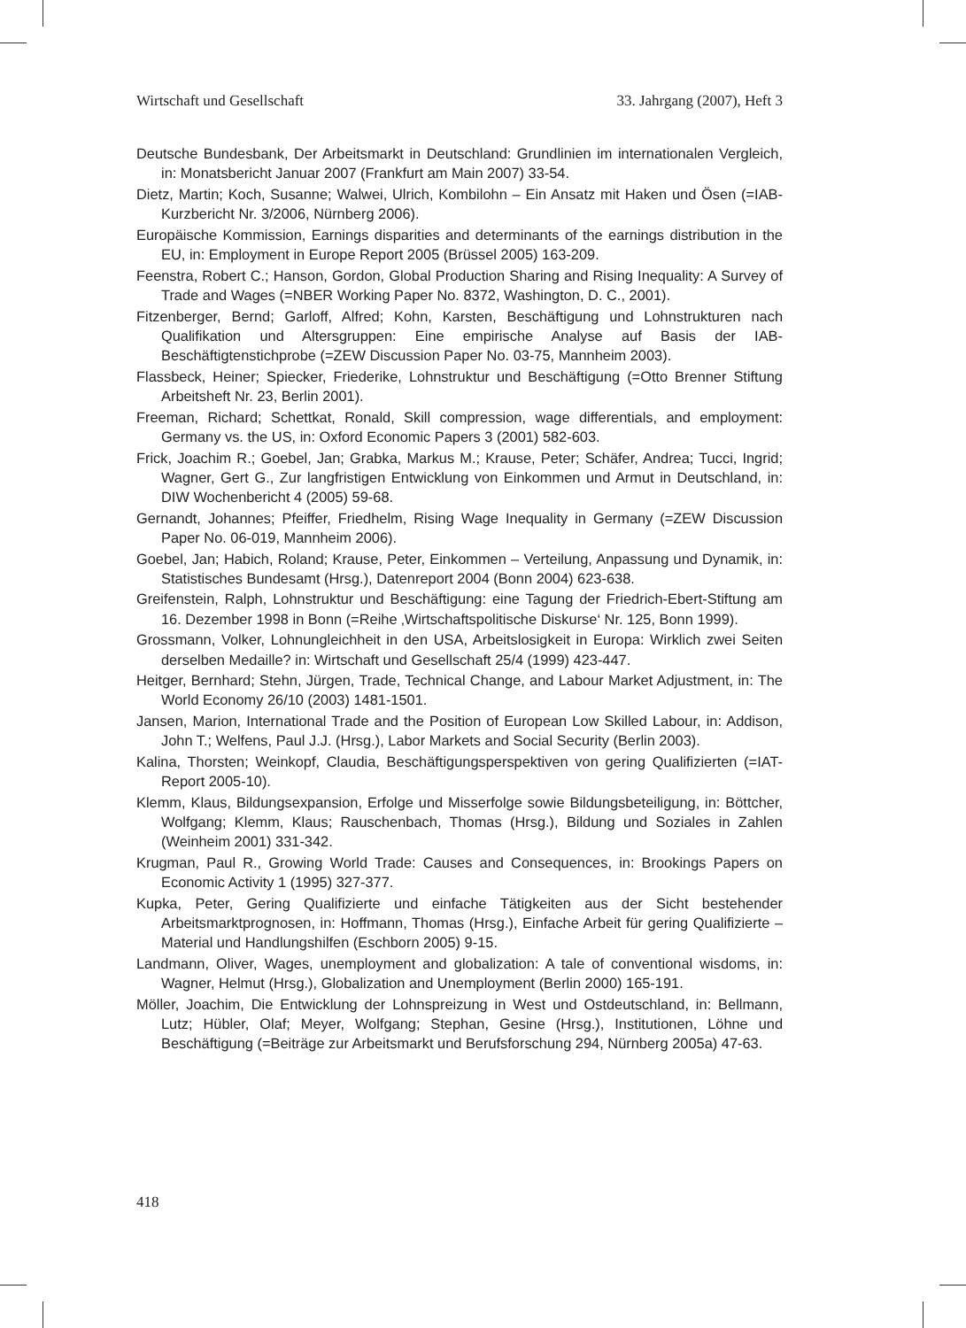Wirtschaft und Gesellschaft 33. Jahrgang (2007), Heft 3
Deutsche Bundesbank, Der Arbeitsmarkt in Deutschland: Grundlinien im internationalen Vergleich, in: Monatsbericht Januar 2007 (Frankfurt am Main 2007) 33-54.
Dietz, Martin; Koch, Susanne; Walwei, Ulrich, Kombilohn – Ein Ansatz mit Haken und Ösen (=IAB-Kurzbericht Nr. 3/2006, Nürnberg 2006).
Europäische Kommission, Earnings disparities and determinants of the earnings distribution in the EU, in: Employment in Europe Report 2005 (Brüssel 2005) 163-209.
Feenstra, Robert C.; Hanson, Gordon, Global Production Sharing and Rising Inequality: A Survey of Trade and Wages (=NBER Working Paper No. 8372, Washington, D. C., 2001).
Fitzenberger, Bernd; Garloff, Alfred; Kohn, Karsten, Beschäftigung und Lohnstrukturen nach Qualifikation und Altersgruppen: Eine empirische Analyse auf Basis der IAB-Beschäftigtenstichprobe (=ZEW Discussion Paper No. 03-75, Mannheim 2003).
Flassbeck, Heiner; Spiecker, Friederike, Lohnstruktur und Beschäftigung (=Otto Brenner Stiftung Arbeitsheft Nr. 23, Berlin 2001).
Freeman, Richard; Schettkat, Ronald, Skill compression, wage differentials, and employment: Germany vs. the US, in: Oxford Economic Papers 3 (2001) 582-603.
Frick, Joachim R.; Goebel, Jan; Grabka, Markus M.; Krause, Peter; Schäfer, Andrea; Tucci, Ingrid; Wagner, Gert G., Zur langfristigen Entwicklung von Einkommen und Armut in Deutschland, in: DIW Wochenbericht 4 (2005) 59-68.
Gernandt, Johannes; Pfeiffer, Friedhelm, Rising Wage Inequality in Germany (=ZEW Discussion Paper No. 06-019, Mannheim 2006).
Goebel, Jan; Habich, Roland; Krause, Peter, Einkommen – Verteilung, Anpassung und Dynamik, in: Statistisches Bundesamt (Hrsg.), Datenreport 2004 (Bonn 2004) 623-638.
Greifenstein, Ralph, Lohnstruktur und Beschäftigung: eine Tagung der Friedrich-Ebert-Stiftung am 16. Dezember 1998 in Bonn (=Reihe ‚Wirtschaftspolitische Diskurse‘ Nr. 125, Bonn 1999).
Grossmann, Volker, Lohnungleichheit in den USA, Arbeitslosigkeit in Europa: Wirklich zwei Seiten derselben Medaille? in: Wirtschaft und Gesellschaft 25/4 (1999) 423-447.
Heitger, Bernhard; Stehn, Jürgen, Trade, Technical Change, and Labour Market Adjustment, in: The World Economy 26/10 (2003) 1481-1501.
Jansen, Marion, International Trade and the Position of European Low Skilled Labour, in: Addison, John T.; Welfens, Paul J.J. (Hrsg.), Labor Markets and Social Security (Berlin 2003).
Kalina, Thorsten; Weinkopf, Claudia, Beschäftigungsperspektiven von gering Qualifizierten (=IAT-Report 2005-10).
Klemm, Klaus, Bildungsexpansion, Erfolge und Misserfolge sowie Bildungsbeteiligung, in: Böttcher, Wolfgang; Klemm, Klaus; Rauschenbach, Thomas (Hrsg.), Bildung und Soziales in Zahlen (Weinheim 2001) 331-342.
Krugman, Paul R., Growing World Trade: Causes and Consequences, in: Brookings Papers on Economic Activity 1 (1995) 327-377.
Kupka, Peter, Gering Qualifizierte und einfache Tätigkeiten aus der Sicht bestehender Arbeitsmarktprognosen, in: Hoffmann, Thomas (Hrsg.), Einfache Arbeit für gering Qualifizierte – Material und Handlungshilfen (Eschborn 2005) 9-15.
Landmann, Oliver, Wages, unemployment and globalization: A tale of conventional wisdoms, in: Wagner, Helmut (Hrsg.), Globalization and Unemployment (Berlin 2000) 165-191.
Möller, Joachim, Die Entwicklung der Lohnspreizung in West und Ostdeutschland, in: Bellmann, Lutz; Hübler, Olaf; Meyer, Wolfgang; Stephan, Gesine (Hrsg.), Institutionen, Löhne und Beschäftigung (=Beiträge zur Arbeitsmarkt und Berufsforschung 294, Nürnberg 2005a) 47-63.
418